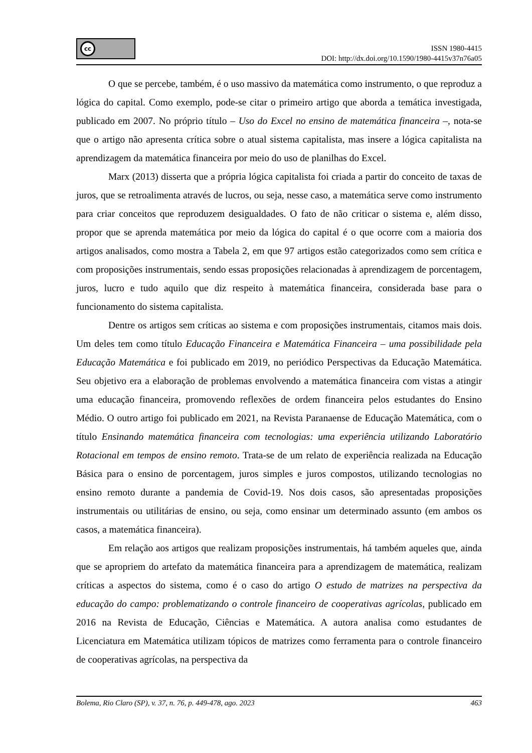cc
ISSN 1980-4415
DOI: http://dx.doi.org/10.1590/1980-4415v37n76a05
O que se percebe, também, é o uso massivo da matemática como instrumento, o que reproduz a lógica do capital. Como exemplo, pode-se citar o primeiro artigo que aborda a temática investigada, publicado em 2007. No próprio título – Uso do Excel no ensino de matemática financeira –, nota-se que o artigo não apresenta crítica sobre o atual sistema capitalista, mas insere a lógica capitalista na aprendizagem da matemática financeira por meio do uso de planilhas do Excel.
Marx (2013) disserta que a própria lógica capitalista foi criada a partir do conceito de taxas de juros, que se retroalimenta através de lucros, ou seja, nesse caso, a matemática serve como instrumento para criar conceitos que reproduzem desigualdades. O fato de não criticar o sistema e, além disso, propor que se aprenda matemática por meio da lógica do capital é o que ocorre com a maioria dos artigos analisados, como mostra a Tabela 2, em que 97 artigos estão categorizados como sem crítica e com proposições instrumentais, sendo essas proposições relacionadas à aprendizagem de porcentagem, juros, lucro e tudo aquilo que diz respeito à matemática financeira, considerada base para o funcionamento do sistema capitalista.
Dentre os artigos sem críticas ao sistema e com proposições instrumentais, citamos mais dois. Um deles tem como título Educação Financeira e Matemática Financeira – uma possibilidade pela Educação Matemática e foi publicado em 2019, no periódico Perspectivas da Educação Matemática. Seu objetivo era a elaboração de problemas envolvendo a matemática financeira com vistas a atingir uma educação financeira, promovendo reflexões de ordem financeira pelos estudantes do Ensino Médio. O outro artigo foi publicado em 2021, na Revista Paranaense de Educação Matemática, com o título Ensinando matemática financeira com tecnologias: uma experiência utilizando Laboratório Rotacional em tempos de ensino remoto. Trata-se de um relato de experiência realizada na Educação Básica para o ensino de porcentagem, juros simples e juros compostos, utilizando tecnologias no ensino remoto durante a pandemia de Covid-19. Nos dois casos, são apresentadas proposições instrumentais ou utilitárias de ensino, ou seja, como ensinar um determinado assunto (em ambos os casos, a matemática financeira).
Em relação aos artigos que realizam proposições instrumentais, há também aqueles que, ainda que se apropriem do artefato da matemática financeira para a aprendizagem de matemática, realizam críticas a aspectos do sistema, como é o caso do artigo O estudo de matrizes na perspectiva da educação do campo: problematizando o controle financeiro de cooperativas agrícolas, publicado em 2016 na Revista de Educação, Ciências e Matemática. A autora analisa como estudantes de Licenciatura em Matemática utilizam tópicos de matrizes como ferramenta para o controle financeiro de cooperativas agrícolas, na perspectiva da
Bolema, Rio Claro (SP), v. 37, n. 76, p. 449-478, ago. 2023 463